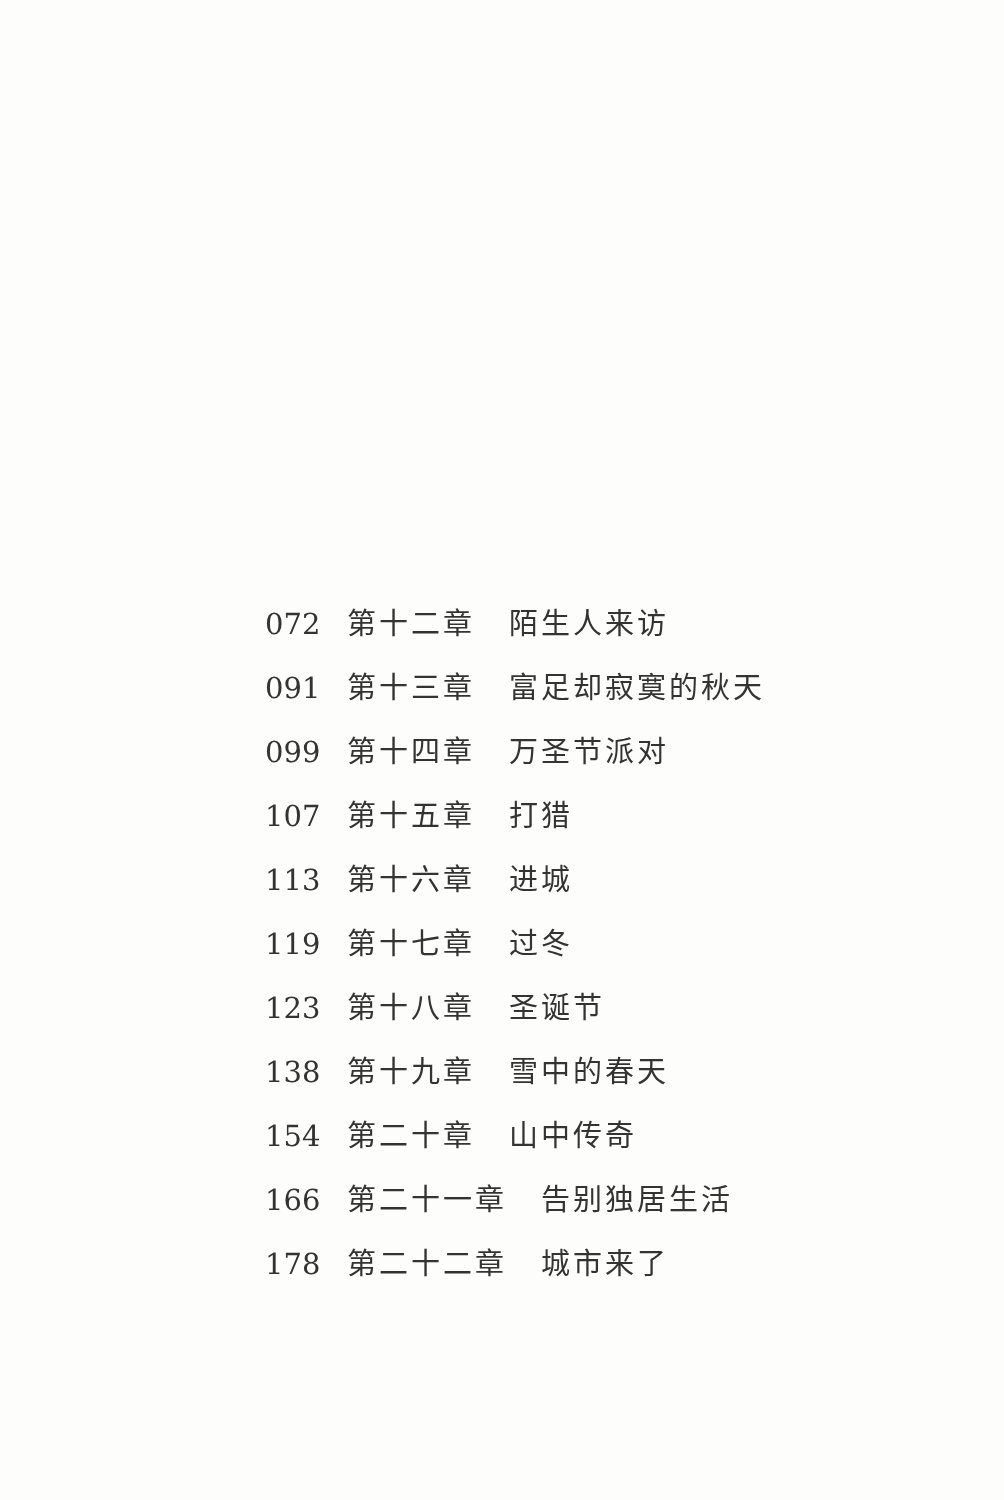072 第十二章 陌生人来访
091 第十三章 富足却寂寞的秋天
099 第十四章 万圣节派对
107 第十五章 打猎
113 第十六章 进城
119 第十七章 过冬
123 第十八章 圣诞节
138 第十九章 雪中的春天
154 第二十章 山中传奇
166 第二十一章 告别独居生活
178 第二十二章 城市来了